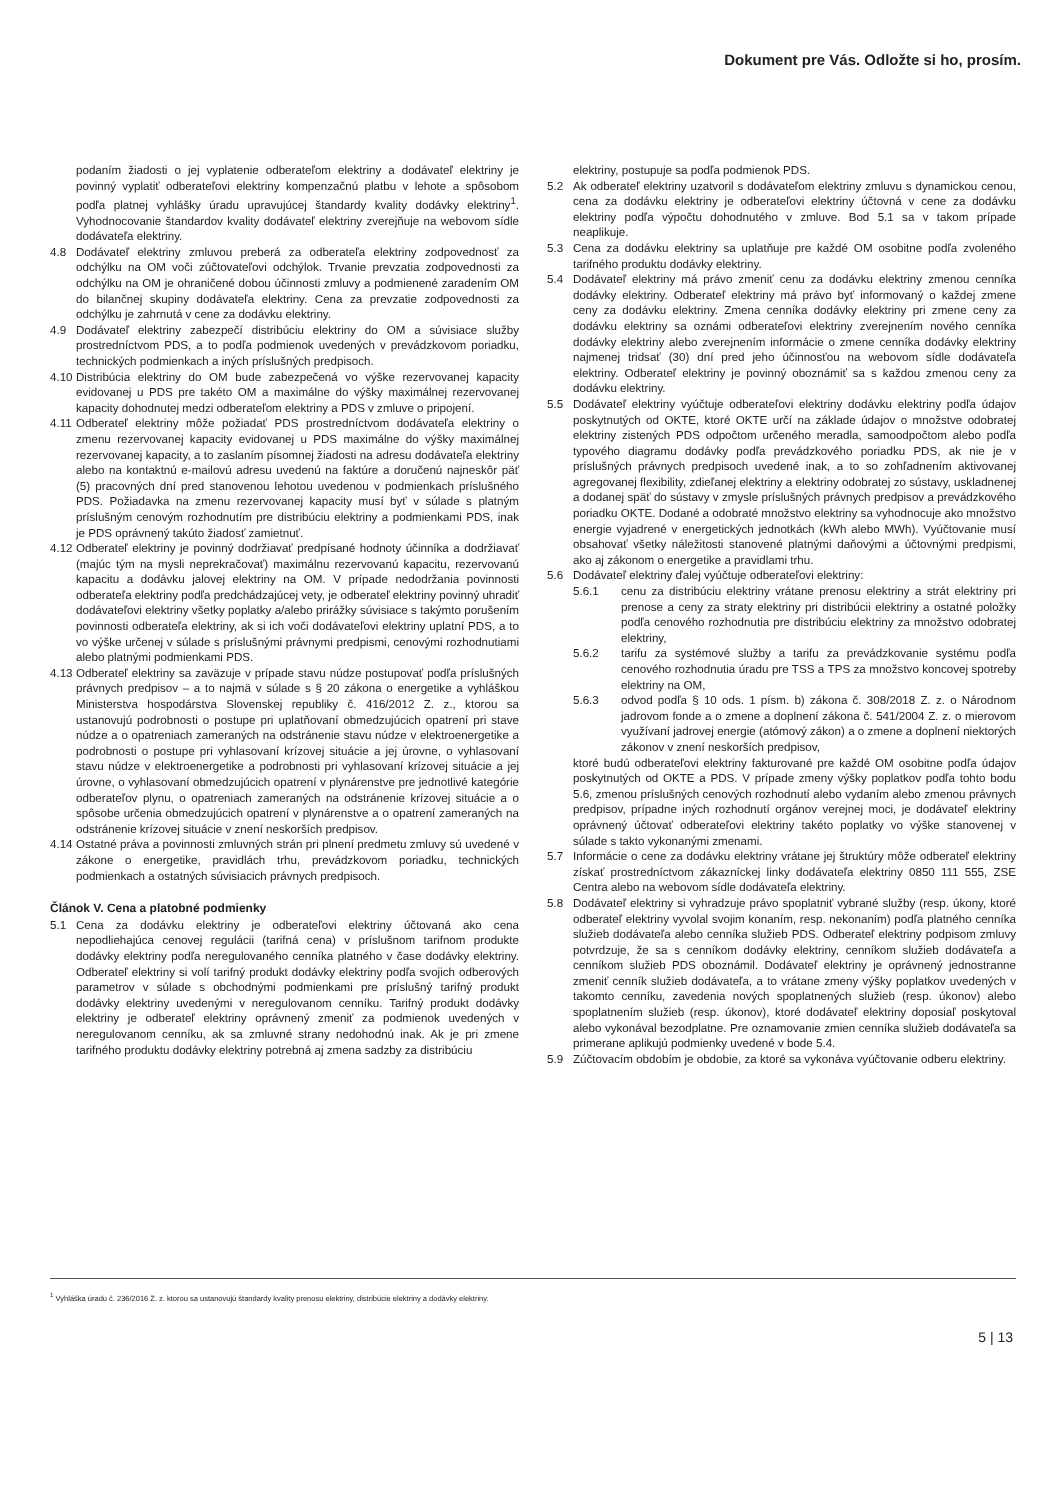Dokument pre Vás. Odložte si ho, prosím.
podaním žiadosti o jej vyplatenie odberateľom elektriny a dodávateľ elektriny je povinný vyplatiť odberateľovi elektriny kompenzačnú platbu v lehote a spôsobom podľa platnej vyhlášky úradu upravujúcej štandardy kvality dodávky elektriny<sup>1</sup>. Vyhodnocovanie štandardov kvality dodávateľ elektriny zverejňuje na webovom sídle dodávateľa elektriny.
4.8 Dodávateľ elektriny zmluvou preberá za odberateľa elektriny zodpovednosť za odchýlku na OM voči zúčtovateľovi odchýlok. Trvanie prevzatia zodpovednosti za odchýlku na OM je ohraničené dobou účinnosti zmluvy a podmienené zaradením OM do bilančnej skupiny dodávateľa elektriny. Cena za prevzatie zodpovednosti za odchýlku je zahrnutá v cene za dodávku elektriny.
4.9 Dodávateľ elektriny zabezpečí distribúciu elektriny do OM a súvisiace služby prostredníctvom PDS, a to podľa podmienok uvedených v prevádzkovom poriadku, technických podmienkach a iných príslušných predpisoch.
4.10 Distribúcia elektriny do OM bude zabezpečená vo výške rezervovanej kapacity evidovanej u PDS pre takéto OM a maximálne do výšky maximálnej rezervovanej kapacity dohodnutej medzi odberateľom elektriny a PDS v zmluve o pripojení.
4.11 Odberateľ elektriny môže požiadať PDS prostredníctvom dodávateľa elektriny o zmenu rezervovanej kapacity evidovanej u PDS maximálne do výšky maximálnej rezervovanej kapacity, a to zaslaním písomnej žiadosti na adresu dodávateľa elektriny alebo na kontaktnú e-mailovú adresu uvedenú na faktúre a doručenú najneskôr päť (5) pracovných dní pred stanovenou lehotou uvedenou v podmienkach príslušného PDS. Požiadavka na zmenu rezervovanej kapacity musí byť v súlade s platným príslušným cenovým rozhodnutím pre distribúciu elektriny a podmienkami PDS, inak je PDS oprávnený takúto žiadosť zamietnuť.
4.12 Odberateľ elektriny je povinný dodržiavať predpísané hodnoty účinníka a dodržiavať (majúc tým na mysli neprekračovať) maximálnu rezervovanú kapacitu, rezervovanú kapacitu a dodávku jalovej elektriny na OM. V prípade nedodržania povinnosti odberateľa elektriny podľa predchádzajúcej vety, je odberateľ elektriny povinný uhradiť dodávateľovi elektriny všetky poplatky a/alebo prirážky súvisiace s takýmto porušením povinnosti odberateľa elektriny, ak si ich voči dodávateľovi elektriny uplatní PDS, a to vo výške určenej v súlade s príslušnými právnymi predpismi, cenovými rozhodnutiami alebo platnými podmienkami PDS.
4.13 Odberateľ elektriny sa zaväzuje v prípade stavu núdze postupovať podľa príslušných právnych predpisov – a to najmä v súlade s § 20 zákona o energetike a vyhláškou Ministerstva hospodárstva Slovenskej republiky č. 416/2012 Z. z., ktorou sa ustanovujú podrobnosti o postupe pri uplatňovaní obmedzujúcich opatrení pri stave núdze a o opatreniach zameraných na odstránenie stavu núdze v elektroenergetike a podrobnosti o postupe pri vyhlasovaní krízovej situácie a jej úrovne, o vyhlasovaní stavu núdze v elektroenergetike a podrobnosti pri vyhlasovaní krízovej situácie a jej úrovne, o vyhlasovaní obmedzujúcich opatrení v plynárenstve pre jednotlivé kategórie odberateľov plynu, o opatreniach zameraných na odstránenie krízovej situácie a o spôsobe určenia obmedzujúcich opatrení v plynárenstve a o opatrení zameraných na odstránenie krízovej situácie v znení neskorších predpisov.
4.14 Ostatné práva a povinnosti zmluvných strán pri plnení predmetu zmluvy sú uvedené v zákone o energetike, pravidlách trhu, prevádzkovom poriadku, technických podmienkach a ostatných súvisiacich právnych predpisoch.
Článok V. Cena a platobné podmienky
5.1 Cena za dodávku elektriny je odberateľovi elektriny účtovaná ako cena nepodliehajúca cenovej regulácii (tarifná cena) v príslušnom tarifnom produkte dodávky elektriny podľa neregulovaného cenníka platného v čase dodávky elektriny. Odberateľ elektriny si volí tarifný produkt dodávky elektriny podľa svojich odberových parametrov v súlade s obchodnými podmienkami pre príslušný tarifný produkt dodávky elektriny uvedenými v neregulovanom cenníku. Tarifný produkt dodávky elektriny je odberateľ elektriny oprávnený zmeniť za podmienok uvedených v neregulovanom cenníku, ak sa zmluvné strany nedohodnú inak. Ak je pri zmene tarifného produktu dodávky elektriny potrebná aj zmena sadzby za distribúciu
elektriny, postupuje sa podľa podmienok PDS.
5.2 Ak odberateľ elektriny uzatvoril s dodávateľom elektriny zmluvu s dynamickou cenou, cena za dodávku elektriny je odberateľovi elektriny účtovná v cene za dodávku elektriny podľa výpočtu dohodnutého v zmluve. Bod 5.1 sa v takom prípade neaplikuje.
5.3 Cena za dodávku elektriny sa uplatňuje pre každé OM osobitne podľa zvoleného tarifného produktu dodávky elektriny.
5.4 Dodávateľ elektriny má právo zmeniť cenu za dodávku elektriny zmenou cenníka dodávky elektriny. Odberateľ elektriny má právo byť informovaný o každej zmene ceny za dodávku elektriny. Zmena cenníka dodávky elektriny pri zmene ceny za dodávku elektriny sa oznámi odberateľovi elektriny zverejnením nového cenníka dodávky elektriny alebo zverejnením informácie o zmene cenníka dodávky elektriny najmenej tridsať (30) dní pred jeho účinnosťou na webovom sídle dodávateľa elektriny. Odberateľ elektriny je povinný oboznámiť sa s každou zmenou ceny za dodávku elektriny.
5.5 Dodávateľ elektriny vyúčtuje odberateľovi elektriny dodávku elektriny podľa údajov poskytnutých od OKTE, ktoré OKTE určí na základe údajov o množstve odobratej elektriny zistených PDS odpočtom určeného meradla, samoodpočtom alebo podľa typového diagramu dodávky podľa prevádzkového poriadku PDS, ak nie je v príslušných právnych predpisoch uvedené inak, a to so zohľadnením aktivovanej agregovanej flexibility, zdieľanej elektriny a elektriny odobratej zo sústavy, uskladnenej a dodanej späť do sústavy v zmysle príslušných právnych predpisov a prevádzkového poriadku OKTE. Dodané a odobraté množstvo elektriny sa vyhodnocuje ako množstvo energie vyjadrené v energetických jednotkách (kWh alebo MWh). Vyúčtovanie musí obsahovať všetky náležitosti stanovené platnými daňovými a účtovnými predpismi, ako aj zákonom o energetike a pravidlami trhu.
5.6 Dodávateľ elektriny ďalej vyúčtuje odberateľovi elektriny:
5.6.1 cenu za distribúciu elektriny vrátane prenosu elektriny a strát elektriny pri prenose a ceny za straty elektriny pri distribúcii elektriny a ostatné položky podľa cenového rozhodnutia pre distribúciu elektriny za množstvo odobratej elektriny,
5.6.2 tarifu za systémové služby a tarifu za prevádzkovanie systému podľa cenového rozhodnutia úradu pre TSS a TPS za množstvo koncovej spotreby elektriny na OM,
5.6.3 odvod podľa § 10 ods. 1 písm. b) zákona č. 308/2018 Z. z. o Národnom jadrovom fonde a o zmene a doplnení zákona č. 541/2004 Z. z. o mierovom využívaní jadrovej energie (atómový zákon) a o zmene a doplnení niektorých zákonov v znení neskorších predpisov,
ktoré budú odberateľovi elektriny fakturované pre každé OM osobitne podľa údajov poskytnutých od OKTE a PDS. V prípade zmeny výšky poplatkov podľa tohto bodu 5.6, zmenou príslušných cenových rozhodnutí alebo vydaním alebo zmenou právnych predpisov, prípadne iných rozhodnutí orgánov verejnej moci, je dodávateľ elektriny oprávnený účtovať odberateľovi elektriny takéto poplatky vo výške stanovenej v súlade s takto vykonanými zmenami.
5.7 Informácie o cene za dodávku elektriny vrátane jej štruktúry môže odberateľ elektriny získať prostredníctvom zákazníckej linky dodávateľa elektriny 0850 111 555, ZSE Centra alebo na webovom sídle dodávateľa elektriny.
5.8 Dodávateľ elektriny si vyhradzuje právo spoplatniť vybrané služby (resp. úkony, ktoré odberateľ elektriny vyvolal svojim konaním, resp. nekonaním) podľa platného cenníka služieb dodávateľa alebo cenníka služieb PDS. Odberateľ elektriny podpisom zmluvy potvrdzuje, že sa s cenníkom dodávky elektriny, cenníkom služieb dodávateľa a cenníkom služieb PDS oboznámil. Dodávateľ elektriny je oprávnený jednostranne zmeniť cenník služieb dodávateľa, a to vrátane zmeny výšky poplatkov uvedených v takomto cenníku, zavedenia nových spoplatnených služieb (resp. úkonov) alebo spoplatnením služieb (resp. úkonov), ktoré dodávateľ elektriny doposiaľ poskytoval alebo vykonával bezodplatne. Pre oznamovanie zmien cenníka služieb dodávateľa sa primerane aplikujú podmienky uvedené v bode 5.4.
5.9 Zúčtovacím obdobím je obdobie, za ktoré sa vykonáva vyúčtovanie odberu elektriny.
<sup>1</sup> Vyhláška úradu č. 236/2016 Z. z. ktorou sa ustanovujú štandardy kvality prenosu elektriny, distribúcie elektriny a dodávky elektriny.
5 | 13